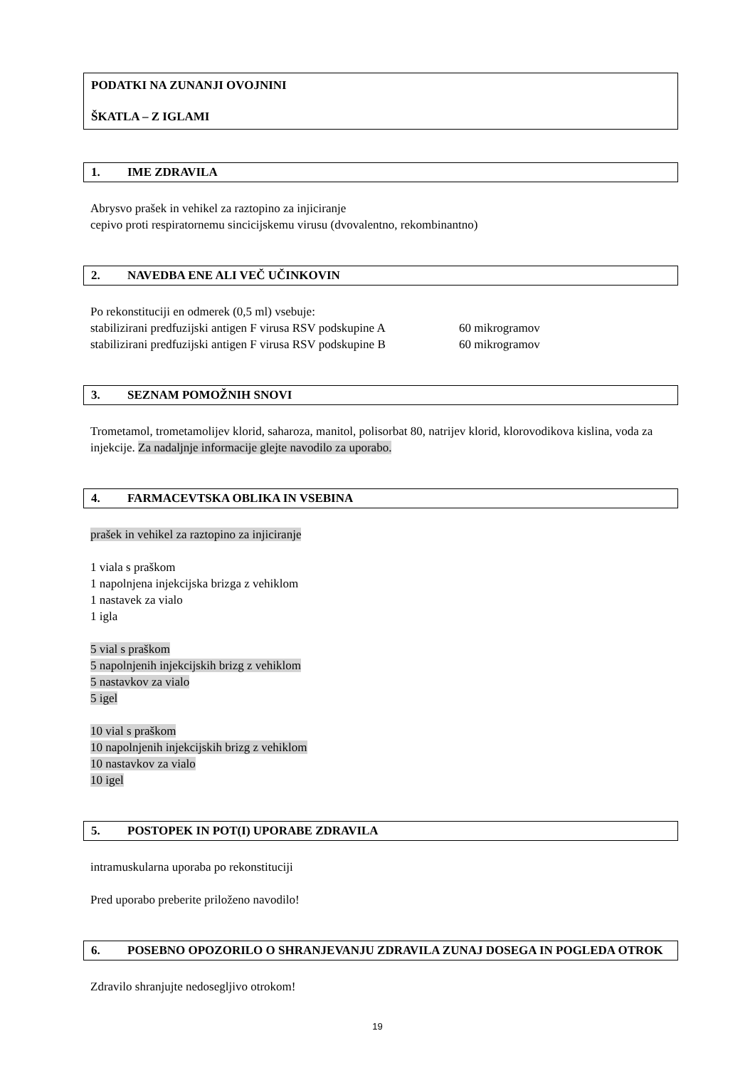PODATKI NA ZUNANJI OVOJNINI
ŠKATLA – Z IGLAMI
1. IME ZDRAVILA
Abrysvo prašek in vehikel za raztopino za injiciranje
cepivo proti respiratornemu sincicijskemu virusu (dvovalentno, rekombinantno)
2. NAVEDBA ENE ALI VEČ UČINKOVIN
Po rekonstituciji en odmerek (0,5 ml) vsebuje:
stabilizirani predfuzijski antigen F virusa RSV podskupine A 60 mikrogramov
stabilizirani predfuzijski antigen F virusa RSV podskupine B 60 mikrogramov
3. SEZNAM POMOŽNIH SNOVI
Trometamol, trometamolijev klorid, saharoza, manitol, polisorbat 80, natrijev klorid, klorovodikova kislina, voda za injekcije. Za nadaljnje informacije glejte navodilo za uporabo.
4. FARMACEVTSKA OBLIKA IN VSEBINA
prašek in vehikel za raztopino za injiciranje
1 viala s praškom
1 napolnjena injekcijska brizga z vehiklom
1 nastavek za vialo
1 igla
5 vial s praškom
5 napolnjenih injekcijskih brizg z vehiklom
5 nastavkov za vialo
5 igel
10 vial s praškom
10 napolnjenih injekcijskih brizg z vehiklom
10 nastavkov za vialo
10 igel
5. POSTOPEK IN POT(I) UPORABE ZDRAVILA
intramuskularna uporaba po rekonstituciji
Pred uporabo preberite priloženo navodilo!
6. POSEBNO OPOZORILO O SHRANJEVANJU ZDRAVILA ZUNAJ DOSEGA IN POGLEDA OTROK
Zdravilo shranjujte nedosegljivo otrokom!
19